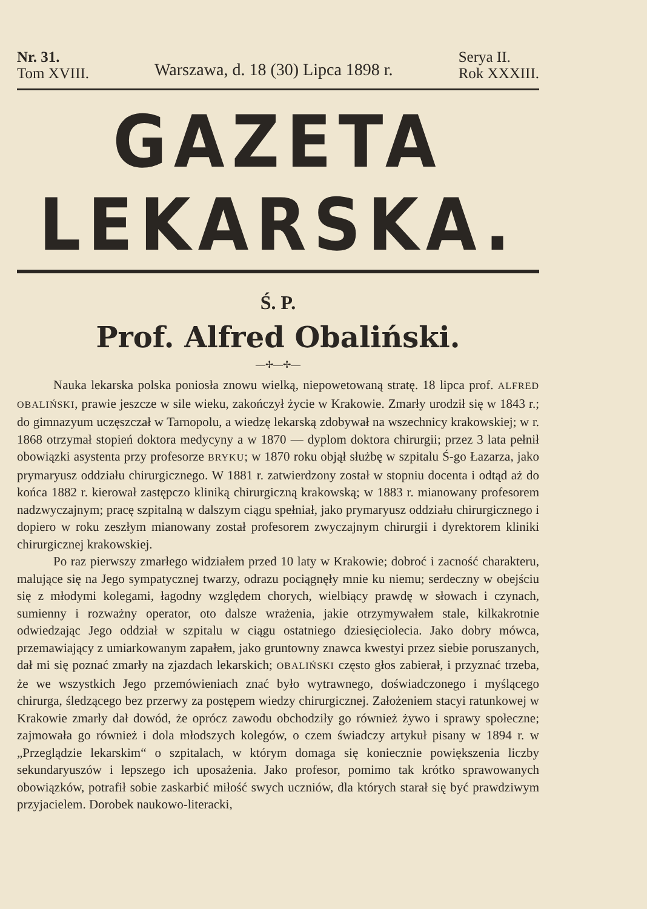Nr. 31.
Tom XVIII.
Warszawa, d. 18 (30) Lipca 1898 r.
Serya II.
Rok XXXIII.
GAZETA LEKARSKA.
Ś. P.
Prof. Alfred Obaliński.
—✢—✢—
Nauka lekarska polska poniosła znowu wielką, niepowetowaną stratę. 18 lipca prof. ALFRED OBALIŃSKI, prawie jeszcze w sile wieku, zakończył życie w Krakowie. Zmarły urodził się w 1843 r.; do gimnazyum uczęszczał w Tarnopolu, a wiedzę lekarską zdobywał na wszechnicy krakowskiej; w r. 1868 otrzymał stopień doktora medycyny a w 1870 — dyplom doktora chirurgii; przez 3 lata pełnił obowiązki asystenta przy profesorze BRYKU; w 1870 roku objął służbę w szpitalu Ś-go Łazarza, jako prymaryusz oddziału chirurgicznego. W 1881 r. zatwierdzony został w stopniu docenta i odtąd aż do końca 1882 r. kierował zastępczo kliniką chirurgiczną krakowską; w 1883 r. mianowany profesorem nadzwyczajnym; pracę szpitalną w dalszym ciągu spełniał, jako prymaryusz oddziału chirurgicznego i dopiero w roku zeszłym mianowany został profesorem zwyczajnym chirurgii i dyrektorem kliniki chirurgicznej krakowskiej.
Po raz pierwszy zmarłego widziałem przed 10 laty w Krakowie; dobroć i zacność charakteru, malujące się na Jego sympatycznej twarzy, odrazu pociągnęły mnie ku niemu; serdeczny w obejściu się z młodymi kolegami, łagodny względem chorych, wielbiący prawdę w słowach i czynach, sumienny i rozważny operator, oto dalsze wrażenia, jakie otrzymywałem stale, kilkakrotnie odwiedzając Jego oddział w szpitalu w ciągu ostatniego dziesięciolecia. Jako dobry mówca, przemawiający z umiarkowanym zapałem, jako gruntowny znawca kwestyi przez siebie poruszanych, dał mi się poznać zmarły na zjazdach lekarskich; OBALIŃSKI często głos zabierał, i przyznać trzeba, że we wszystkich Jego przemówieniach znać było wytrawnego, doświadczonego i myślącego chirurga, śledzącego bez przerwy za postępem wiedzy chirurgicznej. Założeniem stacyi ratunkowej w Krakowie zmarły dał dowód, że oprócz zawodu obchodziły go również żywo i sprawy społeczne; zajmowała go również i dola młodszych kolegów, o czem świadczy artykuł pisany w 1894 r. w „Przeglądzie lekarskim“ o szpitalach, w którym domaga się koniecznie powiększenia liczby sekundaryuszów i lepszego ich uposażenia. Jako profesor, pomimo tak krótko sprawowanych obowiązków, potrafił sobie zaskarbić miłość swych uczniów, dla których starał się być prawdziwym przyjacielem. Dorobek naukowo-literacki,